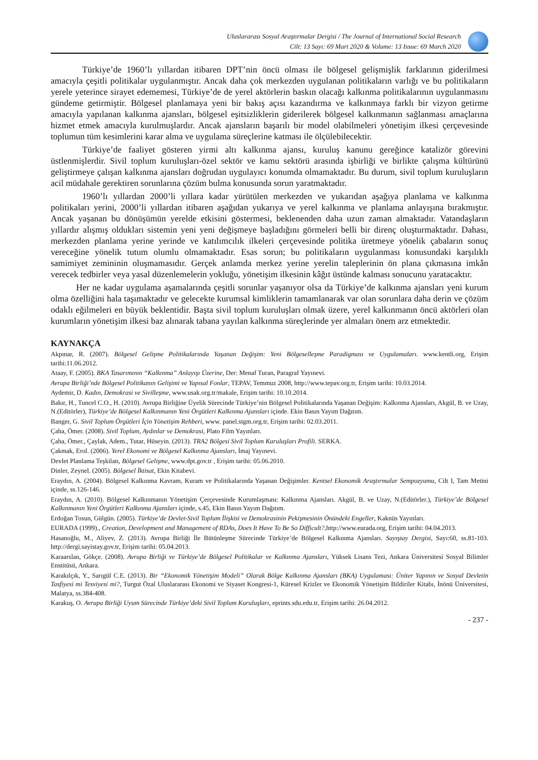Uluslararası Sosyal Araştırmalar Dergisi / The Journal of International Social Research
Cilt: 13 Sayı: 69 Mart 2020 & Volume: 13 Issue: 69 March 2020
Türkiye’de 1960’lı yıllardan itibaren DPT’nin öncü olması ile bölgesel gelişmişlik farklarının giderilmesi amacıyla çeşitli politikalar uygulanmıştır. Ancak daha çok merkezden uygulanan politikaların varlığı ve bu politikaların yerele yeterince sirayet edememesi, Türkiye’de de yerel aktörlerin baskın olacağı kalkınma politikalarının uygulanmasını gündeme getirmiştir. Bölgesel planlamaya yeni bir bakış açısı kazandırma ve kalkınmaya farklı bir vizyon getirme amacıyla yapılanan kalkınma ajansları, bölgesel eşitsizliklerin giderilerek bölgesel kalkınmanın sağlanması amaçlarına hizmet etmek amacıyla kurulmuşlardır. Ancak ajansların başarılı bir model olabilmeleri yönetişim ilkesi çerçevesinde toplumun tüm kesimlerini karar alma ve uygulama süreçlerine katması ile ölçülebilecektir.
Türkiye’de faaliyet gösteren yirmi altı kalkınma ajansı, kuruluş kanunu gereğince katalizör görevini üstlenmişlerdir. Sivil toplum kuruluşları-özel sektör ve kamu sektörü arasında işbirliği ve birlikte çalışma kültürünü geliştirmeye çalışan kalkınma ajansları doğrudan uygulayıcı konumda olmamaktadır. Bu durum, sivil toplum kuruluşların acil müdahale gerektiren sorunlarına çözüm bulma konusunda sorun yaratmaktadır.
1960’lı yıllardan 2000’li yıllara kadar yürütülen merkezden ve yukarıdan aşağıya planlama ve kalkınma politikaları yerini, 2000’li yıllardan itibaren aşağıdan yukarıya ve yerel kalkınma ve planlama anlayışına bırakmıştır. Ancak yaşanan bu dönüşümün yerelde etkisini göstermesi, beklenenden daha uzun zaman almaktadır. Vatandaşların yıllardır alışmış oldukları sistemin yeni yeni değişmeye başladığını görmeleri belli bir direnç oluşturmaktadır. Dahası, merkezden planlama yerine yerinde ve katılımcılık ilkeleri çerçevesinde politika üretmeye yönelik çabaların sonuç vereceğine yönelik tutum olumlu olmamaktadır. Esas sorun; bu politikaların uygulanması konusundaki karşılıklı samimiyet zemininin oluşmamasıdır. Gerçek anlamda merkez yerine yerelin taleplerinin ön plana çıkmasına imkân verecek tedbirler veya yasal düzenlemelerin yokluğu, yönetişim ilkesinin kâğıt üstünde kalması sonucunu yaratacaktır.
Her ne kadar uygulama aşamalarında çeşitli sorunlar yaşanıyor olsa da Türkiye’de kalkınma ajansları yeni kurum olma özelliğini hala taşımaktadır ve gelecekte kurumsal kimliklerin tamamlanarak var olan sorunlara daha derin ve çözüm odaklı eğilmeleri en büyük beklentidir. Başta sivil toplum kuruluşları olmak üzere, yerel kalkınmanın öncü aktörleri olan kurumların yönetişim ilkesi baz alınarak tabana yayılan kalkınma süreçlerinde yer almaları önem arz etmektedir.
KAYNAKÇA
Akpınar, R. (2007). Bölgesel Gelişme Politikalarında Yaşanan Değişim: Yeni Bölgeselleşme Paradigması ve Uygulamaları. www.kentli.org, Erişim tarihi:11.06.2012.
Ataay, F. (2005). BKA Tasarımının “Kalkınma” Anlayışı Üzerine, Der: Menaf Turan, Paragraf Yayınevi.
Avrupa Birliği’nde Bölgesel Politikanın Gelişimi ve Yapısal Fonlar, TEPAV, Temmuz 2008, http://www.tepav.org.tr, Erişim tarihi: 10.03.2014.
Aydemir, D. Kadın, Demokrasi ve Sivilleşme, www.usak.org.tr/makale, Erişim tarihi: 10.10.2014.
Bakır, H., Tuncel C.O., H. (2010). Avrupa Birliğine Üyelik Sürecinde Türkiye’nin Bölgesel Politikalarında Yaşanan Değişim: Kalkınma Ajansları, Akgül, B. ve Uzay, N.(Editörler), Türkiye’de Bölgesel Kalkınmanın Yeni Örgütleri Kalkınma Ajansları içinde. Ekin Basın Yayım Dağıtım.
Banger, G. Sivil Toplum Örgütleri İçin Yönetişim Rehberi, www. panel.stgm.org.tr, Erişim tarihi: 02.03.2011.
Çaha, Ömer. (2008). Sivil Toplum, Aydınlar ve Demokrasi, Plato Film Yayınları.
Çaha, Ömer., Çaylak, Adem., Tutar, Hüseyin. (2013). TRA2 Bölgesi Sivil Toplum Kuruluşları Profili. SERKA.
Çakmak, Erol. (2006). Yerel Ekonomi ve Bölgesel Kalkınma Ajansları, İmaj Yayınevi.
Devlet Planlama Teşkilatı, Bölgesel Gelişme, www.dpt.gov.tr , Erişim tarihi: 05.06.2010.
Dinler, Zeynel. (2005). Bölgesel İktisat, Ekin Kitabevi.
Eraydın, A. (2004). Bölgesel Kalkınma Kavram, Kuram ve Politikalarında Yaşanan Değişimler. Kentsel Ekonomik Araştırmalar Sempozyumu, Cilt I, Tam Metini içinde, ss.126-146.
Eraydın, A. (2010). Bölgesel Kalkınmanın Yönetişim Çerçevesinde Kurumlaşması: Kalkınma Ajansları. Akgül, B. ve Uzay, N.(Editörler.), Türkiye’de Bölgesel Kalkınmanın Yeni Örgütleri Kalkınma Ajansları içinde, s.45, Ekin Basın Yayım Dağıtım.
Erdoğan Tosun, Gülgün. (2005). Türkiye’de Devlet-Sivil Toplum İlişkisi ve Demokrasinin Pekişmesinin Önündeki Engeller, Kaknüs Yayınları.
EURADA (1999)., Creation, Development and Management of RDAs, Does It Have To Be So Difficult?,http://www.eurada.org, Erişim tarihi: 04.04.2013.
Hasanoğlu, M., Aliyev, Z. (2013). Avrupa Birliği İle Bütünleşme Sürecinde Türkiye’de Bölgesel Kalkınma Ajansları. Sayıştay Dergisi, Sayı:60, ss.81-103. http://dergi.sayistay.gov.tr, Erişim tarihi: 05.04.2013.
Karaarslan, Gökçe. (2008). Avrupa Birliği ve Türkiye’de Bölgesel Politikalar ve Kalkınma Ajansları, Yüksek Lisans Tezi, Ankara Üniversitesi Sosyal Bilimler Enstitüsü, Ankara.
Karakılçık, Y., Sarıgül C.E. (2013). Bir “Ekonomik Yönetişim Modeli” Olarak Bölge Kalkınma Ajansları (BKA) Uygulaması: Üniter Yapının ve Sosyal Devletin Tasfiyesi mi Tesviyesi mi?, Turgut Özal Uluslararası Ekonomi ve Siyaset Kongresi-1, Küresel Krizler ve Ekonomik Yönetişim Bildiriler Kitabı, İnönü Üniversitesi, Malatya, ss.384-408.
Karakuş, O. Avrupa Birliği Uyum Sürecinde Türkiye’deki Sivil Toplum Kuruluşları, eprints.sdu.edu.tr, Erişim tarihi: 26.04.2012.
- 237 -